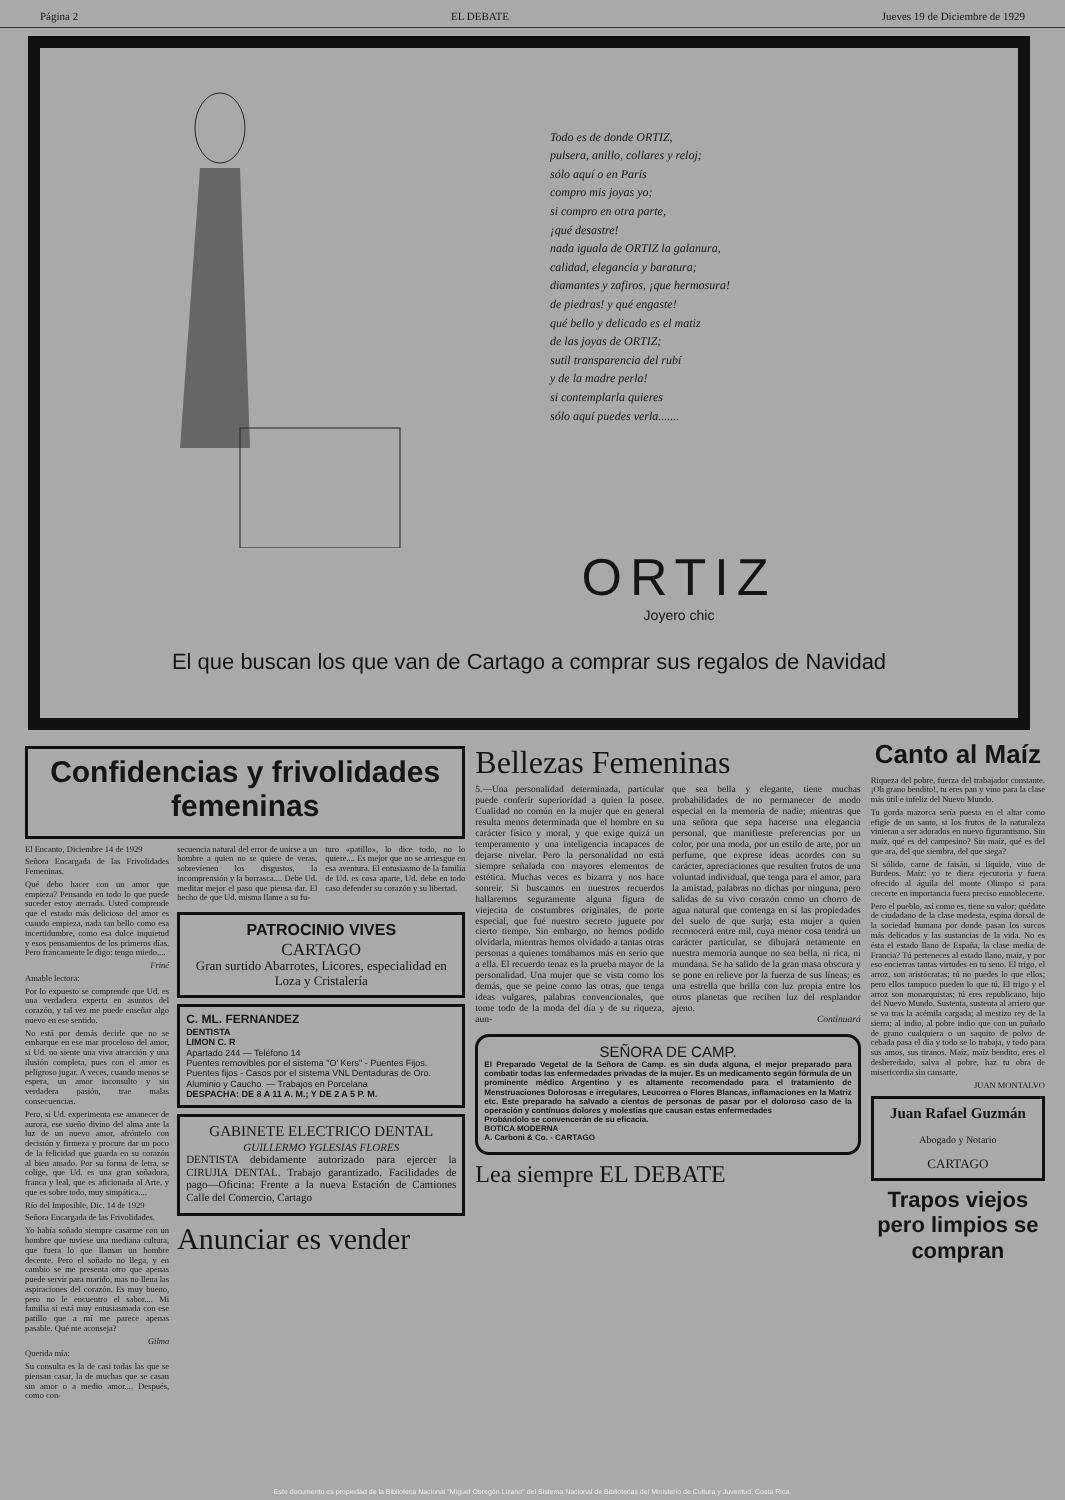Página 2 EL DEBATE Jueves 19 de Diciembre de 1929
Todo es de donde ORTIZ,
pulsera, anillo, collares y reloj;
sólo aquí o en París
compro mis joyas yo;
si compro en otra parte,
¡qué desastre!
nada iguala de ORTIZ la galanura,
calidad, elegancia y baratura;
diamantes y zafiros, ¡que hermosura!
de piedras! y qué engaste!
qué bello y delicado es el matiz
de las joyas de ORTIZ;
sutil transparencia del rubí
y de la madre perla!
si contemplarla quieres
sólo aquí puedes verla.......
ORTIZ
Joyero chic
El que buscan los que van de Cartago a comprar sus regalos de Navidad
Confidencias y frivolidades femeninas
El Encanto, Diciembre 14 de 1929
Señora Encargada de las Frivolidades Femeninas.
Qué debo hacer con un amor que empieza? Pensando en todo lo que puede suceder estoy aterrada. Usted comprende que el estado más delicioso del amor es cuando empieza, nada tan bello como esa incertidumbre, como esa dulce inquietud y esos pensamientos de los primeros días. Pero francamente le digo: tengo miedo....
Friné
Amable lectora:
Por lo expuesto se comprende que Ud. es una verdadera experta en asuntos del corazón, y tal vez me puede enseñar algo nuevo en ese sentido.
No está por demás decirle que no se embarque en ese mar proceloso del amor, si Ud. no siente una viva atracción y una ilusión completa, pues con el amor es peligroso jugar. A veces, cuando menos se espera, un amor inconsulto y sin verdadera pasión, trae malas consecuencias.
Pero, si Ud. experimenta ese amanecer de aurora, ese sueño divino del alma ante la luz de un nuevo amor, afróntelo con decisión y firmeza y procure dar un poco de la felicidad que guarda en su corazón al bien amado. Por su forma de letra, se colige, que Ud. es una gran soñadora, franca y leal, que es aficionada al Arte, y que es sobre todo, muy simpática....
Río del Imposible, Dic. 14 de 1929
Señora Encargada de las Frivolidades.
Yo había soñado siempre casarme con un hombre que tuviese una mediana cultura, que fuera lo que llaman un hombre decente. Pero el soñado no llega, y en cambio se me presenta otro que apenas puede servir para marido, mas no llena las aspiraciones del corazón. Es muy bueno, pero no le encuentro el sabor.... Mi familia sí está muy entusiasmada con ese patillo que a mí me parece apenas pasable. Qué me aconseja?
Gilma
Querida mía:
Su consulta es la de casi todas las que se piensan casar, la de muchas que se casan sin amor o a medio amor.... Después, como con-
secuencia natural del error de unirse a un hombre a quien no se quiere de veras, sobrevienen los disgustos, la incomprensión y la borrasca.... Debe Ud. meditar mejor el paso que piensa dar. El hecho de que Ud. misma llame a su fu-
turo «patillo», lo dice todo, no lo quiere.... Es mejor que no se arriesgue en esa aventura. El entusiasmo de la familia de Ud. es cosa aparte, Ud. debe en todo caso defender su corazón y su libertad.
PATROCINIO VIVES
CARTAGO
Gran surtido Abarrotes, Licores, especialidad en Loza y Cristalería
C. ML. FERNANDEZ
DENTISTA
LIMON C. R
Apartado 244 — Teléfono 14
Puentes removibles por el sistema "O' Kers" - Puentes Fijos.
Puentes fijos - Casos por el sistema VNL Dentaduras de Oro.
Aluminio y Caucho. — Trabajos en Porcelana
DESPACHA: DE 8 A 11 A. M.; Y DE 2 A 5 P. M.
GABINETE ELECTRICO DENTAL
GUILLERMO YGLESIAS FLORES
DENTISTA debidamente autorizado para ejercer la CIRUJIA DENTAL. Trabajo garantizado. Facilidades de pago—Oficina: Frente a la nueva Estación de Camiones Calle del Comercio, Cartago
Anunciar es vender
Bellezas Femeninas
5.—Una personalidad determinada, particular puede conferir superioridad a quien la posee. Cualidad no común en la mujer que en general resulta menos determinada que el hombre en su carácter físico y moral, y que exige quizá un temperamento y una inteligencia incapaces de dejarse nivelar. Pero la personalidad no está siempre señalada con mayores elementos de estética. Muchas veces es bizarra y nos hace sonreir. Si buscamos en nuestros recuerdos hallaremos seguramente alguna figura de viejecita de costumbres originales, de porte especial, que fué nuestro secreto juguete por cierto tiempo. Sin embargo, no hemos podido olvidarla, mientras hemos olvidado a tantas otras personas a quienes tomábamos más en serio que a ella. El recuerdo tenaz es la prueba mayor de la personalidad. Una mujer que se vista como los demás, que se peine como las otras, que tenga ideas vulgares, palabras convencionales, que tome todo de la moda del día y de su riqueza, aun-
que sea bella y elegante, tiene muchas probabilidades de no permanecer de modo especial en la memoria de nadie; mientras que una señora que sepa hacerse una elegancia personal, que manifieste preferencias por un color, por una moda, por un estilo de arte, por un perfume, que exprese ideas acordes con su carácter, apreciaciones que resulten frutos de una voluntad individual, que tenga para el amor, para la amistad, palabras no dichas por ninguna, pero salidas de su vivo corazón como un chorro de agua natural que contenga en sí las propiedades del suelo de que surja; esta mujer a quien reconocerá entre mil, cuya menor cosa tendrá un carácter particular, se dibujará netamente en nuestra memoria aunque no sea bella, ni rica, ni mundana. Se ha salido de la gran masa obscura y se pone en relieve por la fuerza de sus líneas; es una estrella que brilla con luz propia entre los otros planetas que reciben luz del resplandor ajeno.
Continuará
SEÑORA DE CAMP.
El Preparado Vegetal de la Señora de Camp. es sin duda alguna, el mejor preparado para combatir todas las enfermedades privadas de la mujer. Es un medicamento según fórmula de un prominente médico Argentino y es altamente recomendado para el tratamiento de Menstruaciones Dolorosas e irregulares, Leucorrea o Flores Blancas, inflamaciones en la Matriz etc. Este preparado ha salvado a cientos de personas de pasar por el doloroso caso de la operación y contínuos dolores y molestias que causan estas enfermedades
Probándolo se convencerán de su eficacia.
BOTICA MODERNA
A. Carboni & Co. - CARTAGO
Lea siempre EL DEBATE
Canto al Maíz
Riqueza del pobre, fuerza del trabajador constante. ¡Oh grano bendito!, tu eres pan y vino para la clase más útil e infeliz del Nuevo Mundo.
Tu gorda mazorca sería puesta en el altar como efigie de un santo, si los frutos de la naturaleza vinieran a ser adorados en nuevo figurantismo. Sin maíz, qué es del campesino? Sin maíz, qué es del que ara, del que siembra, del que siega?
Si sólido, carne de faisán, si líquido, vino de Burdeos. Maíz: yo te diera ejecutoria y fuera ofrecido al águila del monte Olimpo si para crecerte en importancia fuera preciso ennoblecerte.
Pero el pueblo, así como es, tiene su valor; quédate de ciudadano de la clase modesta, espina dorsal de la sociedad humana por donde pasan los surcos más delicados y las sustancias de la vida. No es ésta el estado llano de España, la clase media de Francia? Tú perteneces al estado llano, maíz, y por eso encierras tantas virtudes en tu seno. El trigo, el arroz, son aristócratas; tú no puedes lo que ellos; pero ellos tampoco pueden lo que tú. El trigo y el arroz son monarquistas; tú eres republicano, hijo del Nuevo Mundo. Sustenta, sustenta al arriero que se va tras la acémila cargada; al mestizo rey de la sierra; al indio, al pobre indio que con un puñado de grano cualquiera o un saquito de polvo de cebada pasa el día y todo se lo trabaja, y todo para sus amos, sus tiranos. Maíz, maíz bendito, eres el desheredado, salva al pobre, haz tu obra de misericordia sin cansarte.
JUAN MONTALVO
Juan Rafael Guzmán
Abogado y Notario
CARTAGO
Trapos viejos pero limpios se compran
Este documento es propiedad de la Biblioteca Nacional "Miguel Obregón Lizano" del Sistema Nacional de Bibliotecas del Ministerio de Cultura y Juventud, Costa Rica.